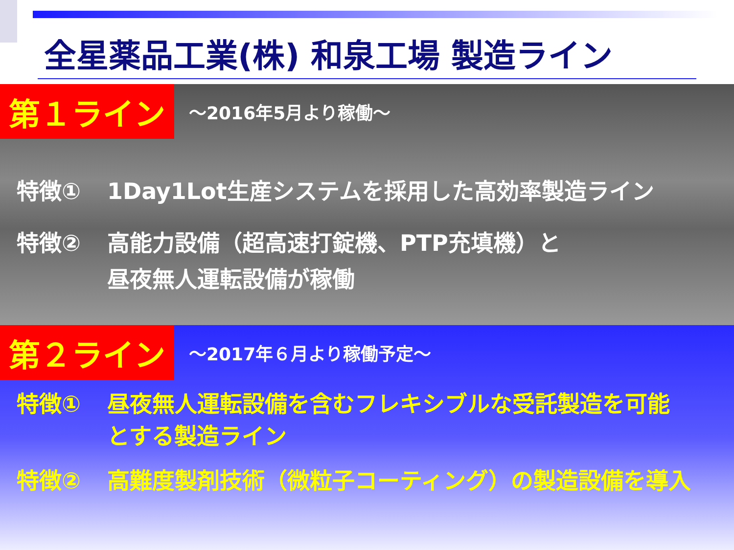全星薬品工業(株) 和泉工場 製造ライン
第１ライン ～2016年5月より稼働～
特徴① 1Day1Lot生産システムを採用した高効率製造ライン
特徴② 高能力設備（超高速打錠機、PTP充填機）と
昼夜無人運転設備が稼働
第２ライン ～2017年６月より稼働予定～
特徴① 昼夜無人運転設備を含むフレキシブルな受託製造を可能
とする製造ライン
特徴② 高難度製剤技術（微粒子コーティング）の製造設備を導入